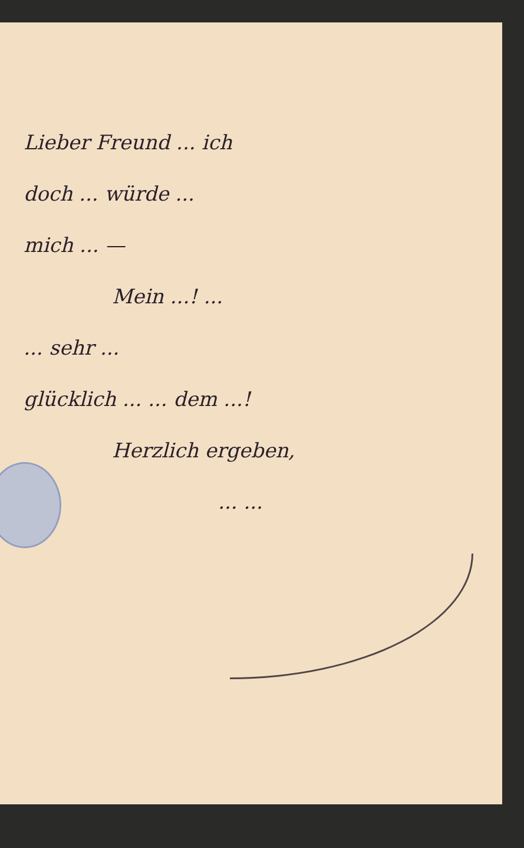Lieber Freund ... ich
doch ... würde ...
mich ... —
Mein ...! ...
... sehr ...
glücklich ... ... dem ...!
Herzlich ergeben,
... ...